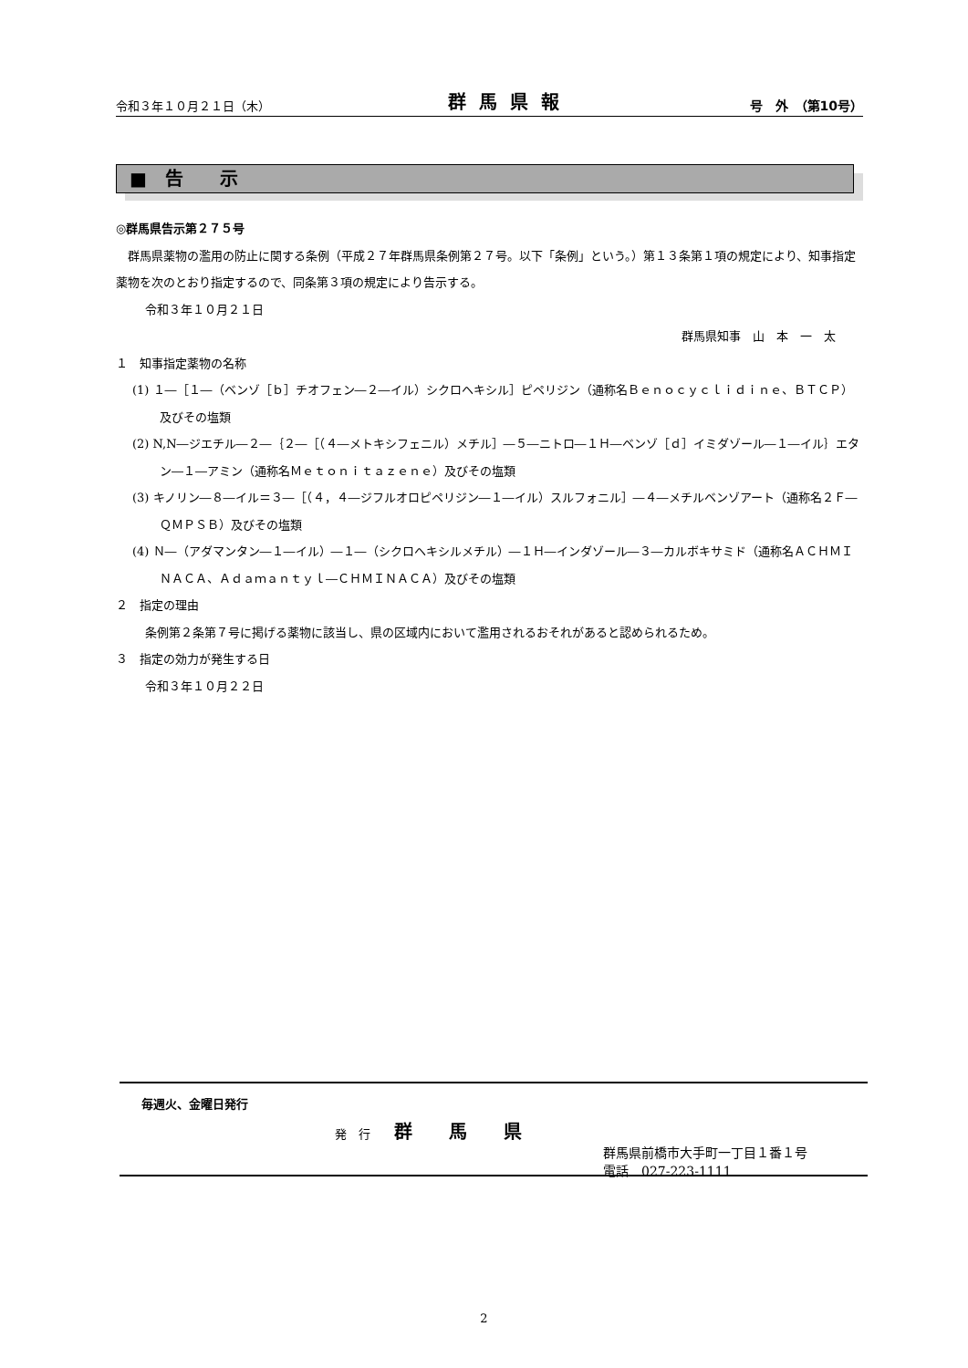令和３年１０月２１日（木） 群馬県報 号　外　（第10号）
■　告　　示
◎群馬県告示第２７５号
　群馬県薬物の濫用の防止に関する条例（平成２７年群馬県条例第２７号。以下「条例」という。）第１３条第１項の規定により、知事指定薬物を次のとおり指定するので、同条第３項の規定により告示する。
令和３年１０月２１日
群馬県知事　山　本　一　太
１　知事指定薬物の名称
(1) １―［１―（ベンゾ［ｂ］チオフェン―２―イル）シクロヘキシル］ピペリジン（通称名Ｂｅｎｏｃｙｃｌｉｄｉｎｅ、ＢＴＣＰ）及びその塩類
(2) N,N―ジエチル―２―｛２―［（４―メトキシフェニル）メチル］―５―ニトロ―１Ｈ―ベンゾ［ｄ］イミダゾール―１―イル｝エタン―１―アミン（通称名Ｍｅｔｏｎｉｔａｚｅｎｅ）及びその塩類
(3) キノリン―８―イル＝３―［（４，４―ジフルオロピペリジン―１―イル）スルフォニル］―４―メチルベンゾアート（通称名２Ｆ―ＱＭＰＳＢ）及びその塩類
(4) Ｎ―（アダマンタン―１―イル）―１―（シクロヘキシルメチル）―１Ｈ―インダゾール―３―カルボキサミド（通称名ＡＣＨＭＩＮＡＣＡ、Ａｄａｍａｎｔｙｌ―ＣＨＭＩＮＡＣＡ）及びその塩類
２　指定の理由
条例第２条第７号に掲げる薬物に該当し、県の区域内において濫用されるおそれがあると認められるため。
３　指定の効力が発生する日
令和３年１０月２２日
毎週火、金曜日発行
発　行　　群馬県
群馬県前橋市大手町一丁目１番１号
電話　027-223-1111
2